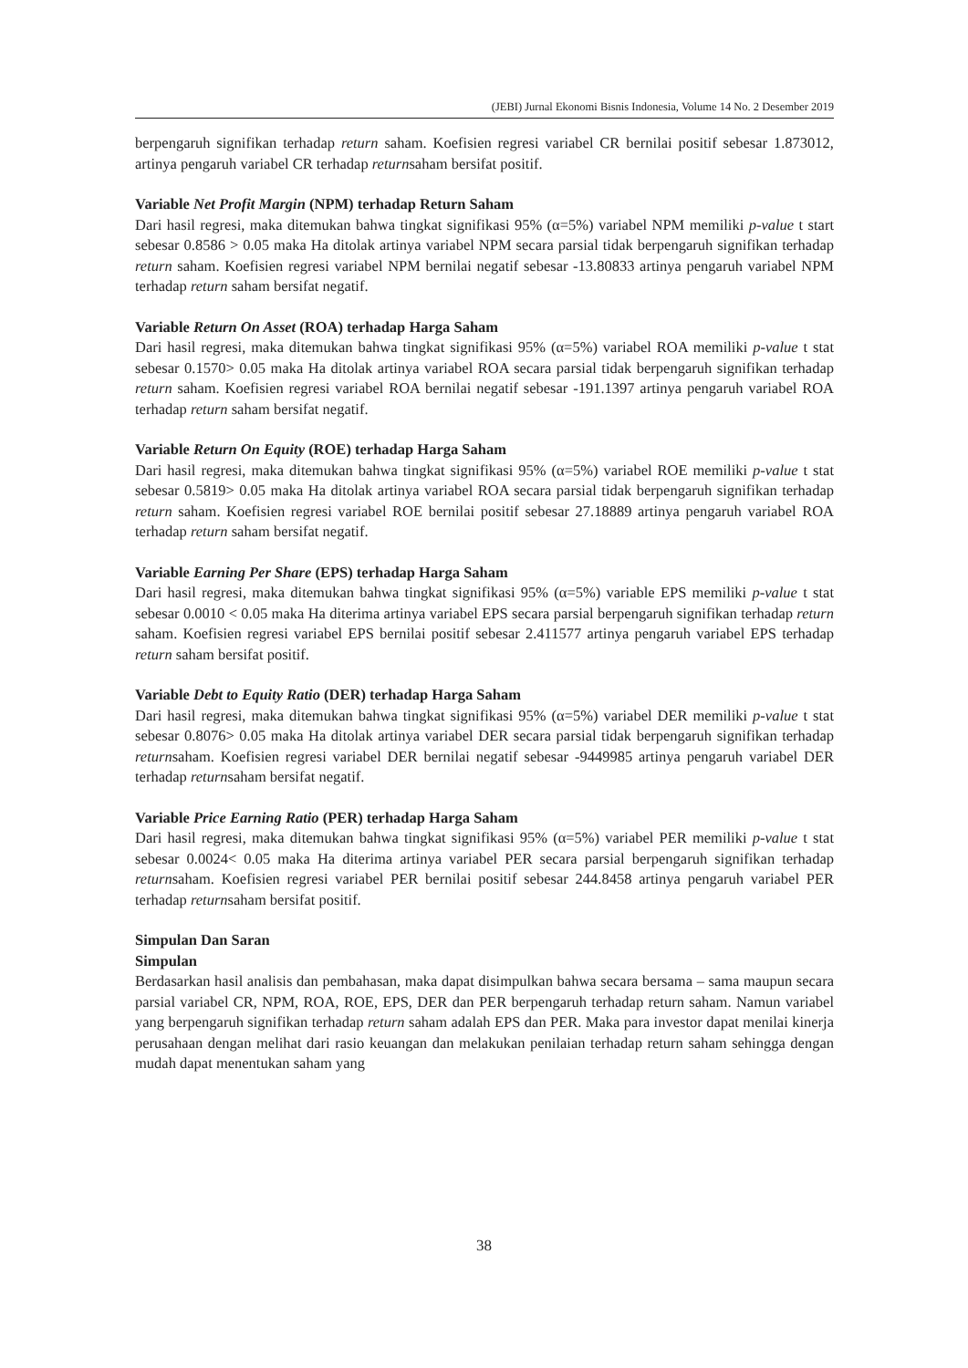(JEBI) Jurnal Ekonomi Bisnis Indonesia, Volume 14 No. 2 Desember 2019
berpengaruh signifikan terhadap return saham. Koefisien regresi variabel CR bernilai positif sebesar 1.873012, artinya pengaruh variabel CR terhadap returnsaham bersifat positif.
Variable Net Profit Margin (NPM) terhadap Return Saham
Dari hasil regresi, maka ditemukan bahwa tingkat signifikasi 95% (α=5%) variabel NPM memiliki p-value t start sebesar 0.8586 > 0.05 maka Ha ditolak artinya variabel NPM secara parsial tidak berpengaruh signifikan terhadap return saham. Koefisien regresi variabel NPM bernilai negatif sebesar -13.80833 artinya pengaruh variabel NPM terhadap return saham bersifat negatif.
Variable Return On Asset (ROA) terhadap Harga Saham
Dari hasil regresi, maka ditemukan bahwa tingkat signifikasi 95% (α=5%) variabel ROA memiliki p-value t stat sebesar 0.1570> 0.05 maka Ha ditolak artinya variabel ROA secara parsial tidak berpengaruh signifikan terhadap return saham. Koefisien regresi variabel ROA bernilai negatif sebesar -191.1397 artinya pengaruh variabel ROA terhadap return saham bersifat negatif.
Variable Return On Equity (ROE) terhadap Harga Saham
Dari hasil regresi, maka ditemukan bahwa tingkat signifikasi 95% (α=5%) variabel ROE memiliki p-value t stat sebesar 0.5819> 0.05 maka Ha ditolak artinya variabel ROA secara parsial tidak berpengaruh signifikan terhadap return saham. Koefisien regresi variabel ROE bernilai positif sebesar 27.18889 artinya pengaruh variabel ROA terhadap return saham bersifat negatif.
Variable Earning Per Share (EPS) terhadap Harga Saham
Dari hasil regresi, maka ditemukan bahwa tingkat signifikasi 95% (α=5%) variable EPS memiliki p-value t stat sebesar 0.0010 < 0.05 maka Ha diterima artinya variabel EPS secara parsial berpengaruh signifikan terhadap return saham. Koefisien regresi variabel EPS bernilai positif sebesar 2.411577 artinya pengaruh variabel EPS terhadap return saham bersifat positif.
Variable Debt to Equity Ratio (DER) terhadap Harga Saham
Dari hasil regresi, maka ditemukan bahwa tingkat signifikasi 95% (α=5%) variabel DER memiliki p-value t stat sebesar 0.8076> 0.05 maka Ha ditolak artinya variabel DER secara parsial tidak berpengaruh signifikan terhadap returnsaham. Koefisien regresi variabel DER bernilai negatif sebesar -9449985 artinya pengaruh variabel DER terhadap returnsaham bersifat negatif.
Variable Price Earning Ratio (PER) terhadap Harga Saham
Dari hasil regresi, maka ditemukan bahwa tingkat signifikasi 95% (α=5%) variabel PER memiliki p-value t stat sebesar 0.0024< 0.05 maka Ha diterima artinya variabel PER secara parsial berpengaruh signifikan terhadap returnsaham. Koefisien regresi variabel PER bernilai positif sebesar 244.8458 artinya pengaruh variabel PER terhadap returnsaham bersifat positif.
Simpulan Dan Saran
Simpulan
Berdasarkan hasil analisis dan pembahasan, maka dapat disimpulkan bahwa secara bersama – sama maupun secara parsial variabel CR, NPM, ROA, ROE, EPS, DER dan PER berpengaruh terhadap return saham. Namun variabel yang berpengaruh signifikan terhadap return saham adalah EPS dan PER. Maka para investor dapat menilai kinerja perusahaan dengan melihat dari rasio keuangan dan melakukan penilaian terhadap return saham sehingga dengan mudah dapat menentukan saham yang
38